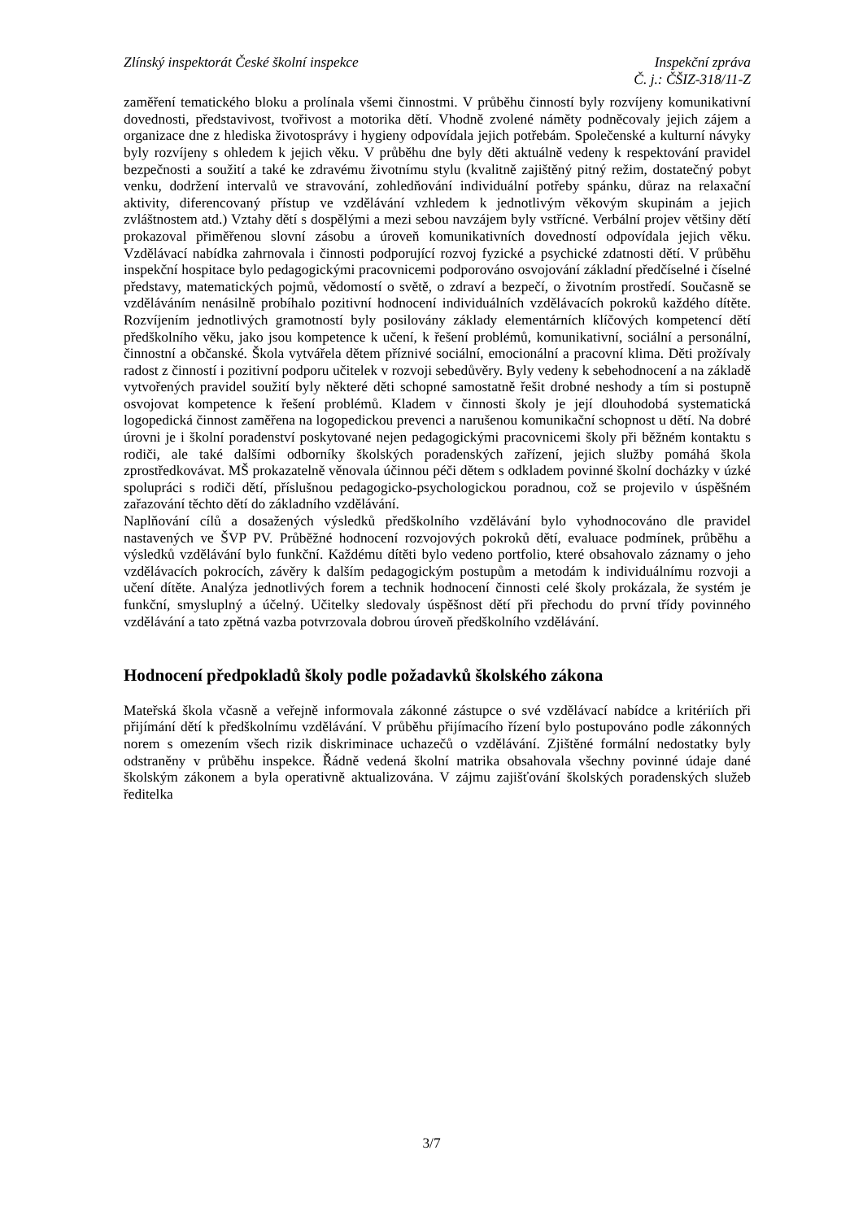Zlínský inspektorát České školní inspekce
Inspekční zpráva
Č. j.: ČŠIZ-318/11-Z
zaměření tematického bloku a prolínala všemi činnostmi. V průběhu činností byly rozvíjeny komunikativní dovednosti, představivost, tvořivost a motorika dětí. Vhodně zvolené náměty podněcovaly jejich zájem a organizace dne z hlediska životosprávy i hygieny odpovídala jejich potřebám. Společenské a kulturní návyky byly rozvíjeny s ohledem k jejich věku. V průběhu dne byly děti aktuálně vedeny k respektování pravidel bezpečnosti a soužití a také ke zdravému životnímu stylu (kvalitně zajištěný pitný režim, dostatečný pobyt venku, dodržení intervalů ve stravování, zohledňování individuální potřeby spánku, důraz na relaxační aktivity, diferencovaný přístup ve vzdělávání vzhledem k jednotlivým věkovým skupinám a jejich zvláštnostem atd.) Vztahy dětí s dospělými a mezi sebou navzájem byly vstřícné. Verbální projev většiny dětí prokazoval přiměřenou slovní zásobu a úroveň komunikativních dovedností odpovídala jejich věku. Vzdělávací nabídka zahrnovala i činnosti podporující rozvoj fyzické a psychické zdatnosti dětí. V průběhu inspekční hospitace bylo pedagogickými pracovnicemi podporováno osvojování základní předčíselné i číselné představy, matematických pojmů, vědomostí o světě, o zdraví a bezpečí, o životním prostředí. Současně se vzděláváním nenásilně probíhalo pozitivní hodnocení individuálních vzdělávacích pokroků každého dítěte. Rozvíjením jednotlivých gramotností byly posilovány základy elementárních klíčových kompetencí dětí předškolního věku, jako jsou kompetence k učení, k řešení problémů, komunikativní, sociální a personální, činnostní a občanské. Škola vytvářela dětem příznivé sociální, emocionální a pracovní klima. Děti prožívaly radost z činností i pozitivní podporu učitelek v rozvoji sebedůvěry. Byly vedeny k sebehodnocení a na základě vytvořených pravidel soužití byly některé děti schopné samostatně řešit drobné neshody a tím si postupně osvojovat kompetence k řešení problémů. Kladem v činnosti školy je její dlouhodobá systematická logopedická činnost zaměřena na logopedickou prevenci a narušenou komunikační schopnost u dětí. Na dobré úrovni je i školní poradenství poskytované nejen pedagogickými pracovnicemi školy při běžném kontaktu s rodiči, ale také dalšími odborníky školských poradenských zařízení, jejich služby pomáhá škola zprostředkovávat. MŠ prokazatelně věnovala účinnou péči dětem s odkladem povinné školní docházky v úzké spolupráci s rodiči dětí, příslušnou pedagogicko-psychologickou poradnou, což se projevilo v úspěšném zařazování těchto dětí do základního vzdělávání.
Naplňování cílů a dosažených výsledků předškolního vzdělávání bylo vyhodnocováno dle pravidel nastavených ve ŠVP PV. Průběžné hodnocení rozvojových pokroků dětí, evaluace podmínek, průběhu a výsledků vzdělávání bylo funkční. Každému dítěti bylo vedeno portfolio, které obsahovalo záznamy o jeho vzdělávacích pokrocích, závěry k dalším pedagogickým postupům a metodám k individuálnímu rozvoji a učení dítěte. Analýza jednotlivých forem a technik hodnocení činnosti celé školy prokázala, že systém je funkční, smysluplný a účelný. Učitelky sledovaly úspěšnost dětí při přechodu do první třídy povinného vzdělávání a tato zpětná vazba potvrzovala dobrou úroveň předškolního vzdělávání.
Hodnocení předpokladů školy podle požadavků školského zákona
Mateřská škola včasně a veřejně informovala zákonné zástupce o své vzdělávací nabídce a kritériích při přijímání dětí k předškolnímu vzdělávání. V průběhu přijímacího řízení bylo postupováno podle zákonných norem s omezením všech rizik diskriminace uchazečů o vzdělávání. Zjištěné formální nedostatky byly odstraněny v průběhu inspekce. Řádně vedená školní matrika obsahovala všechny povinné údaje dané školským zákonem a byla operativně aktualizována. V zájmu zajišťování školských poradenských služeb ředitelka
3/7